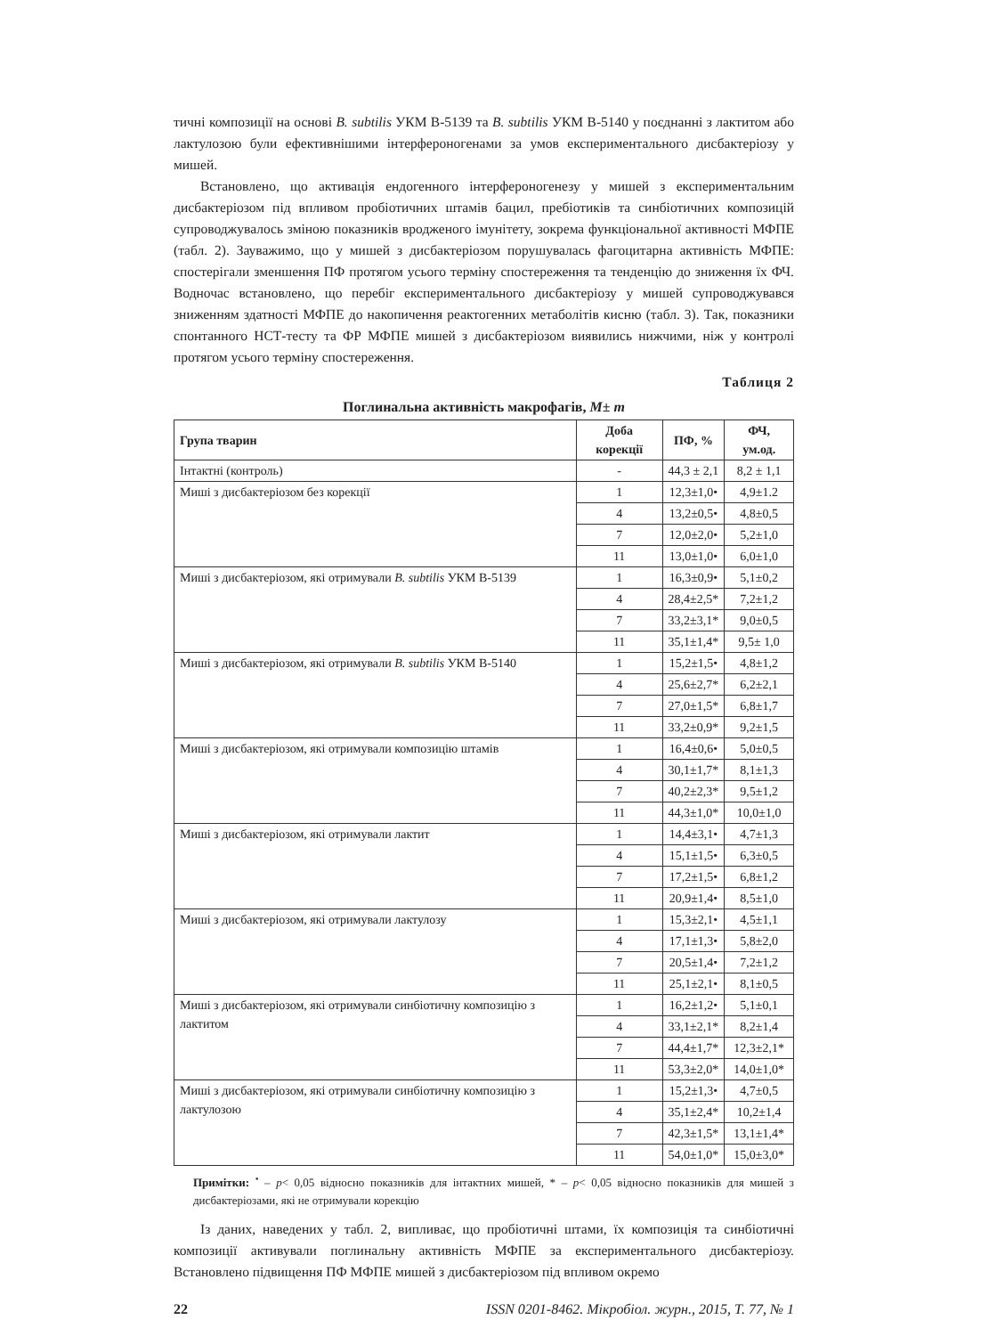тичні композиції на основі B. subtilis УКМ В-5139 та B. subtilis УКМ В-5140 у поєднанні з лактитом або лактулозою були ефективнішими інтерфероногенами за умов експериментального дисбактеріозу у мишей.
Встановлено, що активація ендогенного інтерфероногенезу у мишей з експериментальним дисбактеріозом під впливом пробіотичних штамів бацил, пребіотиків та синбіотичних композицій супроводжувалось зміною показників вродженого імунітету, зокрема функціональної активності МФПЕ (табл. 2). Зауважимо, що у мишей з дисбактеріозом порушувалась фагоцитарна активність МФПЕ: спостерігали зменшення ПФ протягом усього терміну спостереження та тенденцію до зниження їх ФЧ. Водночас встановлено, що перебіг експериментального дисбактеріозу у мишей супроводжувався зниженням здатності МФПЕ до накопичення реактогенних метаболітів кисню (табл. 3). Так, показники спонтанного НСТ-тесту та ФР МФПЕ мишей з дисбактеріозом виявились нижчими, ніж у контролі протягом усього терміну спостереження.
Таблиця 2
Поглинальна активність макрофагів, M± m
| Група тварин | Доба корекції | ПФ, % | ФЧ, ум.од. |
| --- | --- | --- | --- |
| Інтактні (контроль) | - | 44,3 ± 2,1 | 8,2 ± 1,1 |
| Миші з дисбактеріозом без корекції | 1 | 12,3±1,0• | 4,9±1.2 |
| | 4 | 13,2±0,5• | 4,8±0,5 |
| | 7 | 12,0±2,0• | 5,2±1,0 |
| | 11 | 13,0±1,0• | 6,0±1,0 |
| Миші з дисбактеріозом, які отримували B. subtilis УКМ В-5139 | 1 | 16,3±0,9• | 5,1±0,2 |
| | 4 | 28,4±2,5* | 7,2±1,2 |
| | 7 | 33,2±3,1* | 9,0±0,5 |
| | 11 | 35,1±1,4* | 9,5± 1,0 |
| Миші з дисбактеріозом, які отримували B. subtilis УКМ В-5140 | 1 | 15,2±1,5• | 4,8±1,2 |
| | 4 | 25,6±2,7* | 6,2±2,1 |
| | 7 | 27,0±1,5* | 6,8±1,7 |
| | 11 | 33,2±0,9* | 9,2±1,5 |
| Миші з дисбактеріозом, які отримували композицію штамів | 1 | 16,4±0,6• | 5,0±0,5 |
| | 4 | 30,1±1,7* | 8,1±1,3 |
| | 7 | 40,2±2,3* | 9,5±1,2 |
| | 11 | 44,3±1,0* | 10,0±1,0 |
| Миші з дисбактеріозом, які отримували лактит | 1 | 14,4±3,1• | 4,7±1,3 |
| | 4 | 15,1±1,5• | 6,3±0,5 |
| | 7 | 17,2±1,5• | 6,8±1,2 |
| | 11 | 20,9±1,4• | 8,5±1,0 |
| Миші з дисбактеріозом, які отримували лактулозу | 1 | 15,3±2,1• | 4,5±1,1 |
| | 4 | 17,1±1,3• | 5,8±2,0 |
| | 7 | 20,5±1,4• | 7,2±1,2 |
| | 11 | 25,1±2,1• | 8,1±0,5 |
| Миші з дисбактеріозом, які отримували синбіотичну композицію з лактитом | 1 | 16,2±1,2• | 5,1±0,1 |
| | 4 | 33,1±2,1* | 8,2±1,4 |
| | 7 | 44,4±1,7* | 12,3±2,1* |
| | 11 | 53,3±2,0* | 14,0±1,0* |
| Миші з дисбактеріозом, які отримували синбіотичну композицію з лактулозою | 1 | 15,2±1,3• | 4,7±0,5 |
| | 4 | 35,1±2,4* | 10,2±1,4 |
| | 7 | 42,3±1,5* | 13,1±1,4* |
| | 11 | 54,0±1,0* | 15,0±3,0* |
Примітки: <sup>•</sup> – p< 0,05 відносно показників для інтактних мишей, * – p< 0,05 відносно показників для мишей з дисбактеріозами, які не отримували корекцію
Із даних, наведених у табл. 2, випливає, що пробіотичні штами, їх композиція та синбіотичні композиції активували поглинальну активність МФПЕ за експериментального дисбактеріозу. Встановлено підвищення ПФ МФПЕ мишей з дисбактеріозом під впливом окремо
22 ISSN 0201-8462. Мікробіол. журн., 2015, Т. 77, № 1